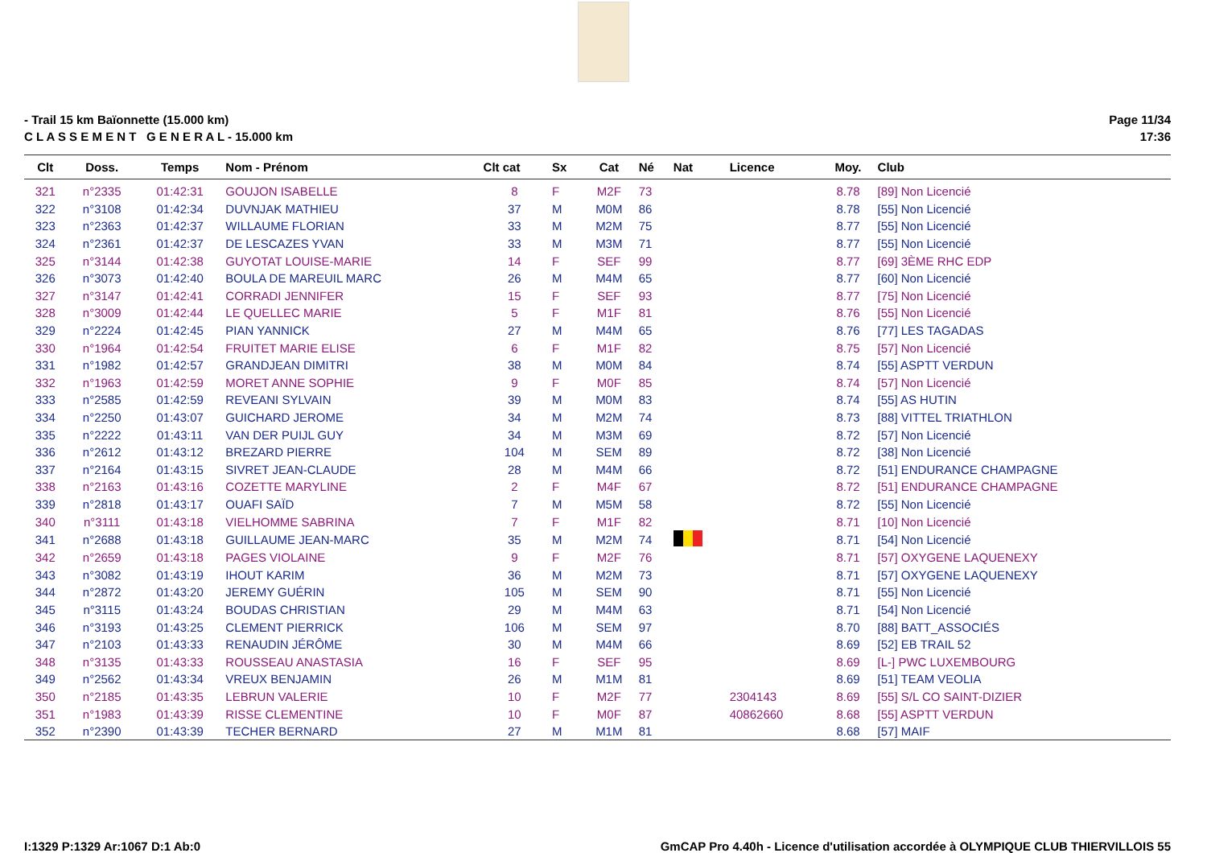- Trail 15 km Baïonnette (15.000 km)
C L A S S E M E N T G E N E R A L - 15.000 km
Page 11/34
17:36
| Clt | Doss. | Temps | Nom - Prénom | Clt cat | Sx | Cat | Né | Nat | Licence | Moy. | Club |
| --- | --- | --- | --- | --- | --- | --- | --- | --- | --- | --- | --- |
| 321 | n°2335 | 01:42:31 | GOUJON ISABELLE | 8 | F | M2F | 73 | | | 8.78 | [89] Non Licencié |
| 322 | n°3108 | 01:42:34 | DUVNJAK MATHIEU | 37 | M | M0M | 86 | | | 8.78 | [55] Non Licencié |
| 323 | n°2363 | 01:42:37 | WILLAUME FLORIAN | 33 | M | M2M | 75 | | | 8.77 | [55] Non Licencié |
| 324 | n°2361 | 01:42:37 | DE LESCAZES YVAN | 33 | M | M3M | 71 | | | 8.77 | [55] Non Licencié |
| 325 | n°3144 | 01:42:38 | GUYOTAT LOUISE-MARIE | 14 | F | SEF | 99 | | | 8.77 | [69] 3ÈME RHC EDP |
| 326 | n°3073 | 01:42:40 | BOULA DE MAREUIL MARC | 26 | M | M4M | 65 | | | 8.77 | [60] Non Licencié |
| 327 | n°3147 | 01:42:41 | CORRADI JENNIFER | 15 | F | SEF | 93 | | | 8.77 | [75] Non Licencié |
| 328 | n°3009 | 01:42:44 | LE QUELLEC MARIE | 5 | F | M1F | 81 | | | 8.76 | [55] Non Licencié |
| 329 | n°2224 | 01:42:45 | PIAN YANNICK | 27 | M | M4M | 65 | | | 8.76 | [77] LES TAGADAS |
| 330 | n°1964 | 01:42:54 | FRUITET MARIE ELISE | 6 | F | M1F | 82 | | | 8.75 | [57] Non Licencié |
| 331 | n°1982 | 01:42:57 | GRANDJEAN DIMITRI | 38 | M | M0M | 84 | | | 8.74 | [55] ASPTT VERDUN |
| 332 | n°1963 | 01:42:59 | MORET ANNE SOPHIE | 9 | F | M0F | 85 | | | 8.74 | [57] Non Licencié |
| 333 | n°2585 | 01:42:59 | REVEANI SYLVAIN | 39 | M | M0M | 83 | | | 8.74 | [55] AS HUTIN |
| 334 | n°2250 | 01:43:07 | GUICHARD JEROME | 34 | M | M2M | 74 | | | 8.73 | [88] VITTEL TRIATHLON |
| 335 | n°2222 | 01:43:11 | VAN DER PUIJL GUY | 34 | M | M3M | 69 | | | 8.72 | [57] Non Licencié |
| 336 | n°2612 | 01:43:12 | BREZARD PIERRE | 104 | M | SEM | 89 | | | 8.72 | [38] Non Licencié |
| 337 | n°2164 | 01:43:15 | SIVRET JEAN-CLAUDE | 28 | M | M4M | 66 | | | 8.72 | [51] ENDURANCE CHAMPAGNE |
| 338 | n°2163 | 01:43:16 | COZETTE MARYLINE | 2 | F | M4F | 67 | | | 8.72 | [51] ENDURANCE CHAMPAGNE |
| 339 | n°2818 | 01:43:17 | OUAFI SAÏD | 7 | M | M5M | 58 | | | 8.72 | [55] Non Licencié |
| 340 | n°3111 | 01:43:18 | VIELHOMME SABRINA | 7 | F | M1F | 82 | | | 8.71 | [10] Non Licencié |
| 341 | n°2688 | 01:43:18 | GUILLAUME JEAN-MARC | 35 | M | M2M | 74 | | | 8.71 | [54] Non Licencié |
| 342 | n°2659 | 01:43:18 | PAGES VIOLAINE | 9 | F | M2F | 76 | | | 8.71 | [57] OXYGENE LAQUENEXY |
| 343 | n°3082 | 01:43:19 | IHOUT KARIM | 36 | M | M2M | 73 | | | 8.71 | [57] OXYGENE LAQUENEXY |
| 344 | n°2872 | 01:43:20 | JEREMY GUÉRIN | 105 | M | SEM | 90 | | | 8.71 | [55] Non Licencié |
| 345 | n°3115 | 01:43:24 | BOUDAS CHRISTIAN | 29 | M | M4M | 63 | | | 8.71 | [54] Non Licencié |
| 346 | n°3193 | 01:43:25 | CLEMENT PIERRICK | 106 | M | SEM | 97 | | | 8.70 | [88] BATT_ASSOCIÉS |
| 347 | n°2103 | 01:43:33 | RENAUDIN JÉRÔME | 30 | M | M4M | 66 | | | 8.69 | [52] EB TRAIL 52 |
| 348 | n°3135 | 01:43:33 | ROUSSEAU ANASTASIA | 16 | F | SEF | 95 | | | 8.69 | [L-] PWC LUXEMBOURG |
| 349 | n°2562 | 01:43:34 | VREUX BENJAMIN | 26 | M | M1M | 81 | | | 8.69 | [51] TEAM VEOLIA |
| 350 | n°2185 | 01:43:35 | LEBRUN VALERIE | 10 | F | M2F | 77 | | 2304143 | 8.69 | [55] S/L CO SAINT-DIZIER |
| 351 | n°1983 | 01:43:39 | RISSE CLEMENTINE | 10 | F | M0F | 87 | | 40862660 | 8.68 | [55] ASPTT VERDUN |
| 352 | n°2390 | 01:43:39 | TECHER BERNARD | 27 | M | M1M | 81 | | | 8.68 | [57] MAIF |
I:1329 P:1329 Ar:1067 D:1 Ab:0 GmCAP Pro 4.40h - Licence d'utilisation accordée à OLYMPIQUE CLUB THIERVILLOIS 55